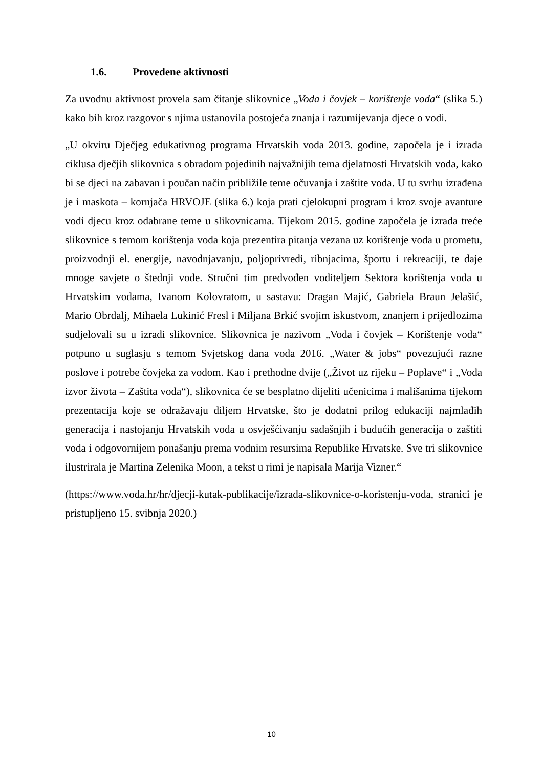1.6. Provedene aktivnosti
Za uvodnu aktivnost provela sam čitanje slikovnice „Voda i čovjek – korištenje voda“ (slika 5.) kako bih kroz razgovor s njima ustanovila postojeća znanja i razumijevanja djece o vodi.
„U okviru Dječjeg edukativnog programa Hrvatskih voda 2013. godine, započela je i izrada ciklusa dječjih slikovnica s obradom pojedinih najvažnijih tema djelatnosti Hrvatskih voda, kako bi se djeci na zabavan i poučan način približile teme očuvanja i zaštite voda. U tu svrhu izrađena je i maskota – kornjača HRVOJE (slika 6.) koja prati cjelokupni program i kroz svoje avanture vodi djecu kroz odabrane teme u slikovnicama. Tijekom 2015. godine započela je izrada treće slikovnice s temom korištenja voda koja prezentira pitanja vezana uz korištenje voda u prometu, proizvodnji el. energije, navodnjavanju, poljoprivredi, ribnjacima, športu i rekreaciji, te daje mnoge savjete o štednji vode. Stručni tim predvođen voditeljem Sektora korištenja voda u Hrvatskim vodama, Ivanom Kolovratom, u sastavu: Dragan Majić, Gabriela Braun Jelašić, Mario Obrdalj, Mihaela Lukinić Fresl i Miljana Brkić svojim iskustvom, znanjem i prijedlozima sudjelovali su u izradi slikovnice. Slikovnica je nazivom „Voda i čovjek – Korištenje voda“ potpuno u suglasju s temom Svjetskog dana voda 2016. „Water & jobs“ povezujući razne poslove i potrebe čovjeka za vodom. Kao i prethodne dvije („Život uz rijeku – Poplave“ i „Voda izvor života – Zaštita voda“), slikovnica će se besplatno dijeliti učenicima i mališanima tijekom prezentacija koje se odražavaju diljem Hrvatske, što je dodatni prilog edukaciji najmlađih generacija i nastojanju Hrvatskih voda u osvješćivanju sadašnjih i budućih generacija o zaštiti voda i odgovornijem ponašanju prema vodnim resursima Republike Hrvatske. Sve tri slikovnice ilustrirala je Martina Zelenika Moon, a tekst u rimi je napisala Marija Vizner.“
(https://www.voda.hr/hr/djecji-kutak-publikacije/izrada-slikovnice-o-koristenju-voda, stranici je pristupljeno 15. svibnja 2020.)
10